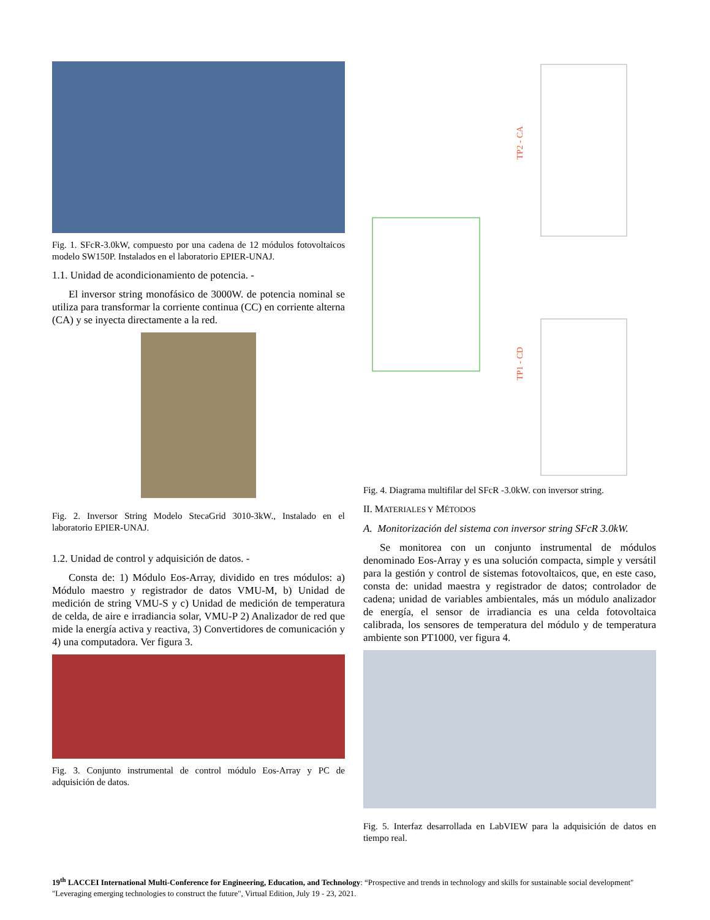Fig. 1. SFcR-3.0kW, compuesto por una cadena de 12 módulos fotovoltaicos modelo SW150P. Instalados en el laboratorio EPIER-UNAJ.
1.1. Unidad de acondicionamiento de potencia. -
El inversor string monofásico de 3000W. de potencia nominal se utiliza para transformar la corriente continua (CC) en corriente alterna (CA) y se inyecta directamente a la red.
Fig. 2. Inversor String Modelo StecaGrid 3010-3kW., Instalado en el laboratorio EPIER-UNAJ.
1.2. Unidad de control y adquisición de datos. -
Consta de: 1) Módulo Eos-Array, dividido en tres módulos: a) Módulo maestro y registrador de datos VMU-M, b) Unidad de medición de string VMU-S y c) Unidad de medición de temperatura de celda, de aire e irradiancia solar, VMU-P 2) Analizador de red que mide la energía activa y reactiva, 3) Convertidores de comunicación y 4) una computadora. Ver figura 3.
Fig. 3. Conjunto instrumental de control módulo Eos-Array y PC de adquisición de datos.
TP2 - CA
TP1 - CD
Fig. 4. Diagrama multifilar del SFcR -3.0kW. con inversor string.
II. MATERIALES Y MÉTODOS
A. Monitorización del sistema con inversor string SFcR 3.0kW.
Se monitorea con un conjunto instrumental de módulos denominado Eos-Array y es una solución compacta, simple y versátil para la gestión y control de sistemas fotovoltaicos, que, en este caso, consta de: unidad maestra y registrador de datos; controlador de cadena; unidad de variables ambientales, más un módulo analizador de energía, el sensor de irradiancia es una celda fotovoltaica calibrada, los sensores de temperatura del módulo y de temperatura ambiente son PT1000, ver figura 4.
Fig. 5. Interfaz desarrollada en LabVIEW para la adquisición de datos en tiempo real.
19<sup>th</sup> LACCEI International Multi-Conference for Engineering, Education, and Technology: “Prospective and trends in technology and skills for sustainable social development" "Leveraging emerging technologies to construct the future", Virtual Edition, July 19 - 23, 2021.